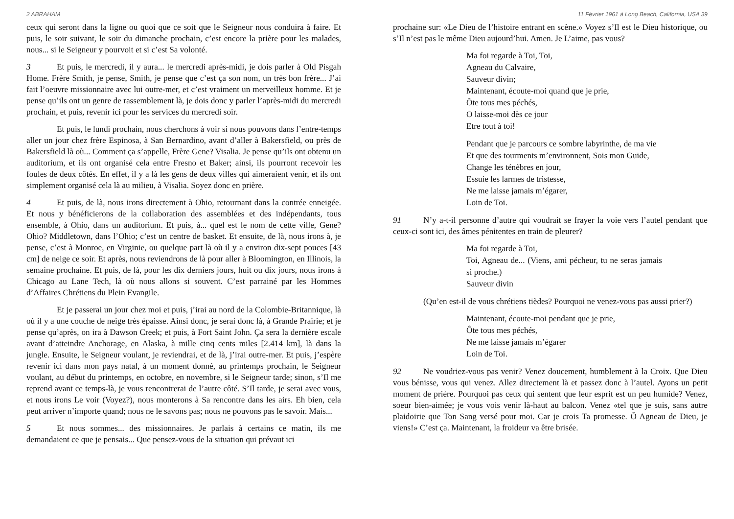2 ABRAHAM
ceux qui seront dans la ligne ou quoi que ce soit que le Seigneur nous conduira à faire. Et puis, le soir suivant, le soir du dimanche prochain, c’est encore la prière pour les malades, nous... si le Seigneur y pourvoit et si c’est Sa volonté.
3 Et puis, le mercredi, il y aura... le mercredi après-midi, je dois parler à Old Pisgah Home. Frère Smith, je pense, Smith, je pense que c’est ça son nom, un très bon frère... J’ai fait l’oeuvre missionnaire avec lui outre-mer, et c’est vraiment un merveilleux homme. Et je pense qu’ils ont un genre de rassemblement là, je dois donc y parler l’après-midi du mercredi prochain, et puis, revenir ici pour les services du mercredi soir.
Et puis, le lundi prochain, nous cherchons à voir si nous pouvons dans l’entre-temps aller un jour chez frère Espinosa, à San Bernardino, avant d’aller à Bakersfield, ou près de Bakersfield là où... Comment ça s’appelle, Frère Gene? Visalia. Je pense qu’ils ont obtenu un auditorium, et ils ont organisé cela entre Fresno et Baker; ainsi, ils pourront recevoir les foules de deux côtés. En effet, il y a là les gens de deux villes qui aimeraient venir, et ils ont simplement organisé cela là au milieu, à Visalia. Soyez donc en prière.
4 Et puis, de là, nous irons directement à Ohio, retournant dans la contrée enneigée. Et nous y bénéficierons de la collaboration des assemblées et des indépendants, tous ensemble, à Ohio, dans un auditorium. Et puis, à... quel est le nom de cette ville, Gene? Ohio? Middletown, dans l’Ohio; c’est un centre de basket. Et ensuite, de là, nous irons à, je pense, c’est à Monroe, en Virginie, ou quelque part là où il y a environ dix-sept pouces [43 cm] de neige ce soir. Et après, nous reviendrons de là pour aller à Bloomington, en Illinois, la semaine prochaine. Et puis, de là, pour les dix derniers jours, huit ou dix jours, nous irons à Chicago au Lane Tech, là où nous allons si souvent. C’est parrainé par les Hommes d’Affaires Chrétiens du Plein Evangile.
Et je passerai un jour chez moi et puis, j’irai au nord de la Colombie-Britannique, là où il y a une couche de neige très épaisse. Ainsi donc, je serai donc là, à Grande Prairie; et je pense qu’après, on ira à Dawson Creek; et puis, à Fort Saint John. Ça sera la dernière escale avant d’atteindre Anchorage, en Alaska, à mille cinq cents miles [2.414 km], là dans la jungle. Ensuite, le Seigneur voulant, je reviendrai, et de là, j’irai outre-mer. Et puis, j’espère revenir ici dans mon pays natal, à un moment donné, au printemps prochain, le Seigneur voulant, au début du printemps, en octobre, en novembre, si le Seigneur tarde; sinon, s’Il me reprend avant ce temps-là, je vous rencontrerai de l’autre côté. S’Il tarde, je serai avec vous, et nous irons Le voir (Voyez?), nous monterons à Sa rencontre dans les airs. Eh bien, cela peut arriver n’importe quand; nous ne le savons pas; nous ne pouvons pas le savoir. Mais...
5 Et nous sommes... des missionnaires. Je parlais à certains ce matin, ils me demandaient ce que je pensais... Que pensez-vous de la situation qui prévaut ici
11 Février 1961 à Long Beach, California, USA 39
prochaine sur: «Le Dieu de l’histoire entrant en scène.» Voyez s’Il est le Dieu historique, ou s’Il n’est pas le même Dieu aujourd’hui. Amen. Je L’aime, pas vous?
Ma foi regarde à Toi, Toi,
Agneau du Calvaire,
Sauveur divin;
Maintenant, écoute-moi quand que je prie,
Ôte tous mes péchés,
O laisse-moi dès ce jour
Etre tout à toi!
Pendant que je parcours ce sombre labyrinthe, de ma vie
Et que des tourments m’environnent, Sois mon Guide,
Change les ténèbres en jour,
Essuie les larmes de tristesse,
Ne me laisse jamais m’égarer,
Loin de Toi.
91 N’y a-t-il personne d’autre qui voudrait se frayer la voie vers l’autel pendant que ceux-ci sont ici, des âmes pénitentes en train de pleurer?
Ma foi regarde à Toi,
Toi, Agneau de... (Viens, ami pécheur, tu ne seras jamais si proche.)
Sauveur divin
(Qu’en est-il de vous chrétiens tièdes? Pourquoi ne venez-vous pas aussi prier?)
Maintenant, écoute-moi pendant que je prie,
Ôte tous mes péchés,
Ne me laisse jamais m’égarer
Loin de Toi.
92 Ne voudriez-vous pas venir? Venez doucement, humblement à la Croix. Que Dieu vous bénisse, vous qui venez. Allez directement là et passez donc à l’autel. Ayons un petit moment de prière. Pourquoi pas ceux qui sentent que leur esprit est un peu humide? Venez, soeur bien-aimée; je vous vois venir là-haut au balcon. Venez «tel que je suis, sans autre plaidoirie que Ton Sang versé pour moi. Car je crois Ta promesse. Ô Agneau de Dieu, je viens!» C’est ça. Maintenant, la froideur va être brisée.